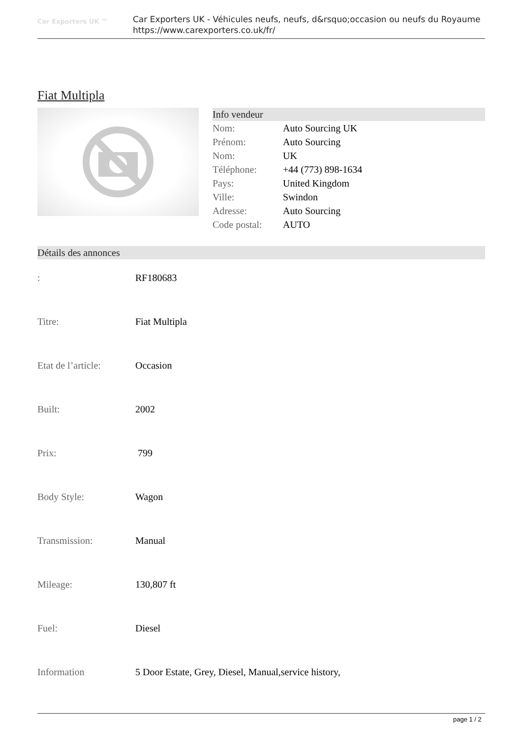Car Exporters UK ™
Car Exporters UK - Véhicules neufs, neufs, d&rsquo;occasion ou neufs du Royaume
https://www.carexporters.co.uk/fr/
Fiat Multipla
Info vendeur
| Nom: | Auto Sourcing UK |
| Prénom: | Auto Sourcing |
| Nom: | UK |
| Téléphone: | +44 (773) 898-1634 |
| Pays: | United Kingdom |
| Ville: | Swindon |
| Adresse: | Auto Sourcing |
| Code postal: | AUTO |
Détails des annonces
| : | RF180683 |
| Titre: | Fiat Multipla |
| Etat de l’article: | Occasion |
| Built: | 2002 |
| Prix: | 799 |
| Body Style: | Wagon |
| Transmission: | Manual |
| Mileage: | 130,807 ft |
| Fuel: | Diesel |
| Information | 5 Door Estate, Grey, Diesel, Manual,service history, |
page 1 / 2